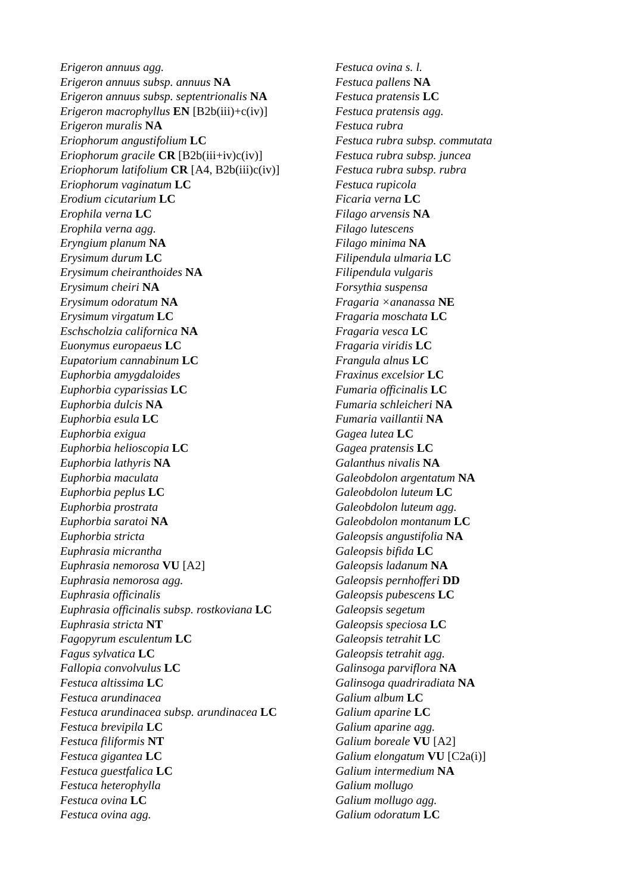Erigeron annuus agg.
Erigeron annuus subsp. annuus NA
Erigeron annuus subsp. septentrionalis NA
Erigeron macrophyllus EN [B2b(iii)+c(iv)]
Erigeron muralis NA
Eriophorum angustifolium LC
Eriophorum gracile CR [B2b(iii+iv)c(iv)]
Eriophorum latifolium CR [A4, B2b(iii)c(iv)]
Eriophorum vaginatum LC
Erodium cicutarium LC
Erophila verna LC
Erophila verna agg.
Eryngium planum NA
Erysimum durum LC
Erysimum cheiranthoides NA
Erysimum cheiri NA
Erysimum odoratum NA
Erysimum virgatum LC
Eschscholzia californica NA
Euonymus europaeus LC
Eupatorium cannabinum LC
Euphorbia amygdaloides
Euphorbia cyparissias LC
Euphorbia dulcis NA
Euphorbia esula LC
Euphorbia exigua
Euphorbia helioscopia LC
Euphorbia lathyris NA
Euphorbia maculata
Euphorbia peplus LC
Euphorbia prostrata
Euphorbia saratoi NA
Euphorbia stricta
Euphrasia micrantha
Euphrasia nemorosa VU [A2]
Euphrasia nemorosa agg.
Euphrasia officinalis
Euphrasia officinalis subsp. rostkoviana LC
Euphrasia stricta NT
Fagopyrum esculentum LC
Fagus sylvatica LC
Fallopia convolvulus LC
Festuca altissima LC
Festuca arundinacea
Festuca arundinacea subsp. arundinacea LC
Festuca brevipila LC
Festuca filiformis NT
Festuca gigantea LC
Festuca guestfalica LC
Festuca heterophylla
Festuca ovina LC
Festuca ovina agg.
Festuca ovina s. l.
Festuca pallens NA
Festuca pratensis LC
Festuca pratensis agg.
Festuca rubra
Festuca rubra subsp. commutata
Festuca rubra subsp. juncea
Festuca rubra subsp. rubra
Festuca rupicola
Ficaria verna LC
Filago arvensis NA
Filago lutescens
Filago minima NA
Filipendula ulmaria LC
Filipendula vulgaris
Forsythia suspensa
Fragaria ×ananassa NE
Fragaria moschata LC
Fragaria vesca LC
Fragaria viridis LC
Frangula alnus LC
Fraxinus excelsior LC
Fumaria officinalis LC
Fumaria schleicheri NA
Fumaria vaillantii NA
Gagea lutea LC
Gagea pratensis LC
Galanthus nivalis NA
Galeobdolon argentatum NA
Galeobdolon luteum LC
Galeobdolon luteum agg.
Galeobdolon montanum LC
Galeopsis angustifolia NA
Galeopsis bifida LC
Galeopsis ladanum NA
Galeopsis pernhofferi DD
Galeopsis pubescens LC
Galeopsis segetum
Galeopsis speciosa LC
Galeopsis tetrahit LC
Galeopsis tetrahit agg.
Galinsoga parviflora NA
Galinsoga quadriradiata NA
Galium album LC
Galium aparine LC
Galium aparine agg.
Galium boreale VU [A2]
Galium elongatum VU [C2a(i)]
Galium intermedium NA
Galium mollugo
Galium mollugo agg.
Galium odoratum LC